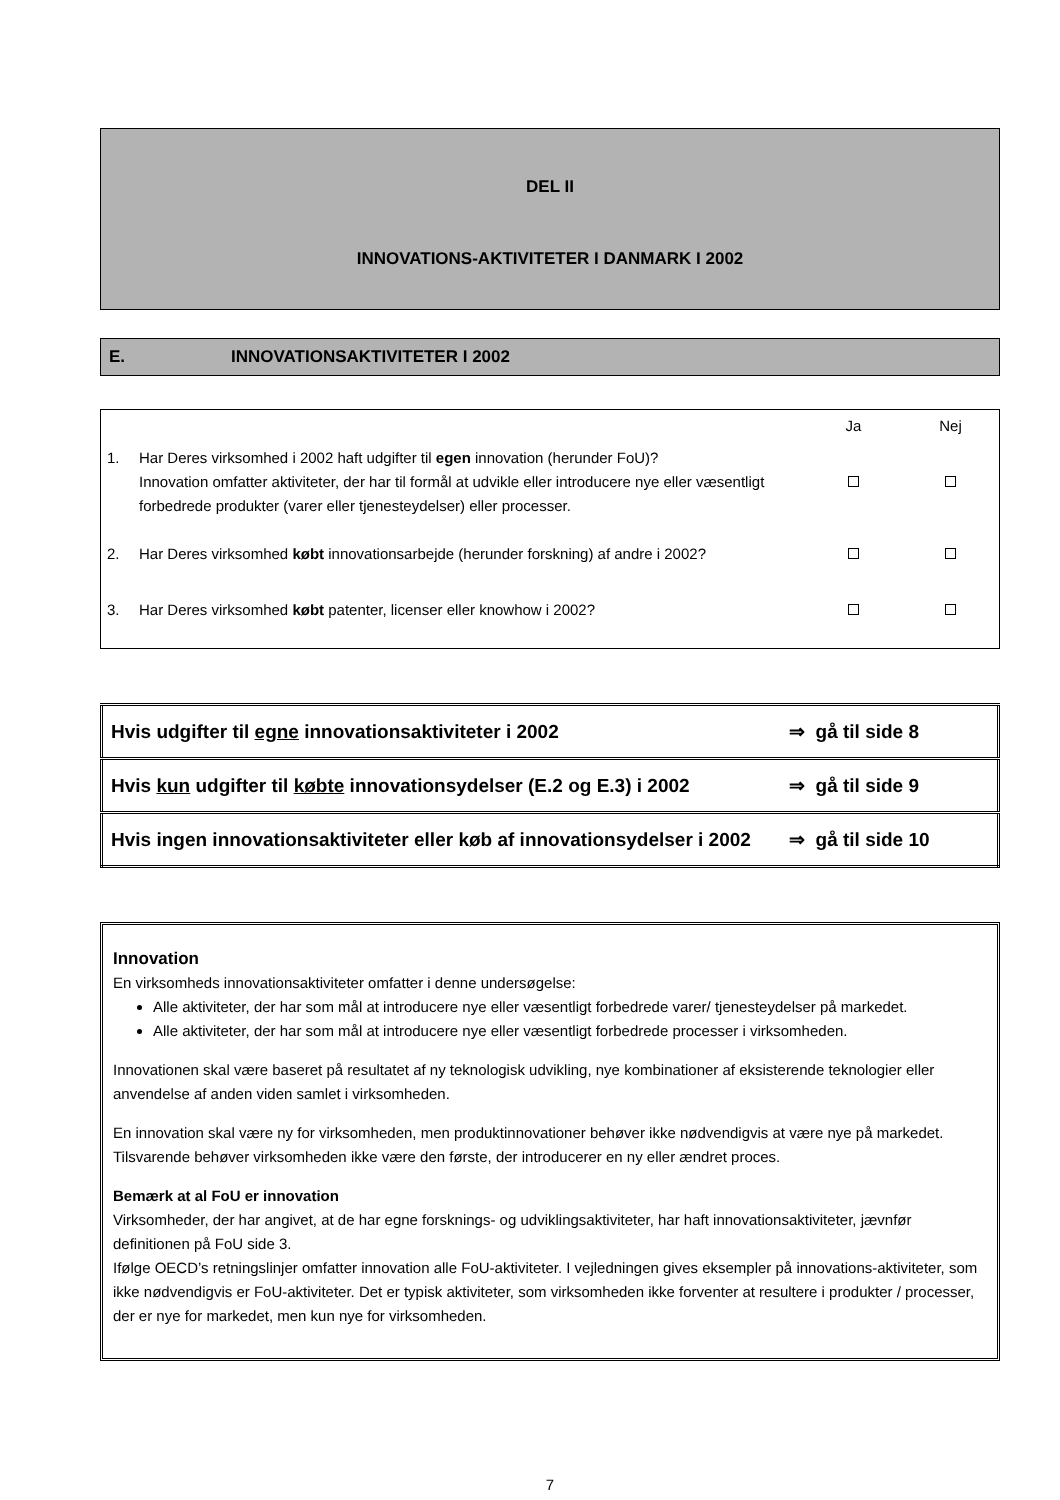DEL II
INNOVATIONS-AKTIVITETER I DANMARK I 2002
E. INNOVATIONSAKTIVITETER I 2002
| | | Ja | Nej |
| 1. | Har Deres virksomhed i 2002 haft udgifter til egen innovation (herunder FoU)? Innovation omfatter aktiviteter, der har til formål at udvikle eller introducere nye eller væsentligt forbedrede produkter (varer eller tjenesteydelser) eller processer. | | |
| 2. | Har Deres virksomhed købt innovationsarbejde (herunder forskning) af andre i 2002? | | |
| 3. | Har Deres virksomhed købt patenter, licenser eller knowhow i 2002? | | |
| Hvis udgifter til egne innovationsaktiviteter i 2002 | ⇒ gå til side 8 |
| Hvis kun udgifter til købte innovationsydelser (E.2 og E.3) i 2002 | ⇒ gå til side 9 |
| Hvis ingen innovationsaktiviteter eller køb af innovationsydelser i 2002 | ⇒ gå til side 10 |
Innovation
En virksomheds innovationsaktiviteter omfatter i denne undersøgelse:
Alle aktiviteter, der har som mål at introducere nye eller væsentligt forbedrede varer/ tjenesteydelser på markedet.
Alle aktiviteter, der har som mål at introducere nye eller væsentligt forbedrede processer i virksomheden.
Innovationen skal være baseret på resultatet af ny teknologisk udvikling, nye kombinationer af eksisterende teknologier eller anvendelse af anden viden samlet i virksomheden.
En innovation skal være ny for virksomheden, men produktinnovationer behøver ikke nødvendigvis at være nye på markedet. Tilsvarende behøver virksomheden ikke være den første, der introducerer en ny eller ændret proces.
Bemærk at al FoU er innovation
Virksomheder, der har angivet, at de har egne forsknings- og udviklingsaktiviteter, har haft innovationsaktiviteter, jævnfør definitionen på FoU side 3.
Ifølge OECD’s retningslinjer omfatter innovation alle FoU-aktiviteter. I vejledningen gives eksempler på innovations-aktiviteter, som ikke nødvendigvis er FoU-aktiviteter. Det er typisk aktiviteter, som virksomheden ikke forventer at resultere i produkter / processer, der er nye for markedet, men kun nye for virksomheden.
7